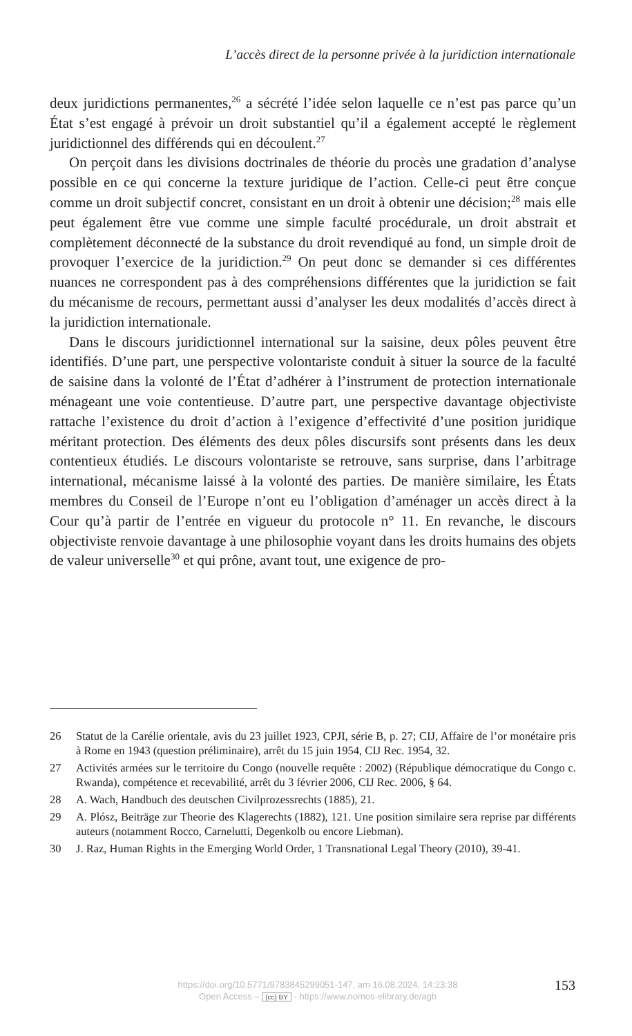L’accès direct de la personne privée à la juridiction internationale
deux juridictions permanentes,<sup>26</sup> a sécrété l’idée selon laquelle ce n’est pas parce qu’un État s’est engagé à prévoir un droit substantiel qu’il a également accepté le règlement juridictionnel des différends qui en découlent.<sup>27</sup>
On perçoit dans les divisions doctrinales de théorie du procès une gradation d’analyse possible en ce qui concerne la texture juridique de l’action. Celle-ci peut être conçue comme un droit subjectif concret, consistant en un droit à obtenir une décision;<sup>28</sup> mais elle peut également être vue comme une simple faculté procédurale, un droit abstrait et complètement déconnecté de la substance du droit revendiqué au fond, un simple droit de provoquer l’exercice de la juridiction.<sup>29</sup> On peut donc se demander si ces différentes nuances ne correspondent pas à des compréhensions différentes que la juridiction se fait du mécanisme de recours, permettant aussi d’analyser les deux modalités d’accès direct à la juridiction internationale.
Dans le discours juridictionnel international sur la saisine, deux pôles peuvent être identifiés. D’une part, une perspective volontariste conduit à situer la source de la faculté de saisine dans la volonté de l’État d’adhérer à l’instrument de protection internationale ménageant une voie contentieuse. D’autre part, une perspective davantage objectiviste rattache l’existence du droit d’action à l’exigence d’effectivité d’une position juridique méritant protection. Des éléments des deux pôles discursifs sont présents dans les deux contentieux étudiés. Le discours volontariste se retrouve, sans surprise, dans l’arbitrage international, mécanisme laissé à la volonté des parties. De manière similaire, les États membres du Conseil de l’Europe n’ont eu l’obligation d’aménager un accès direct à la Cour qu’à partir de l’entrée en vigueur du protocole n° 11. En revanche, le discours objectiviste renvoie davantage à une philosophie voyant dans les droits humains des objets de valeur universelle<sup>30</sup> et qui prône, avant tout, une exigence de pro-
26 Statut de la Carélie orientale, avis du 23 juillet 1923, CPJI, série B, p. 27; CIJ, Affaire de l’or monétaire pris à Rome en 1943 (question préliminaire), arrêt du 15 juin 1954, CIJ Rec. 1954, 32.
27 Activités armées sur le territoire du Congo (nouvelle requête : 2002) (République démocratique du Congo c. Rwanda), compétence et recevabilité, arrêt du 3 février 2006, CIJ Rec. 2006, § 64.
28 A. Wach, Handbuch des deutschen Civilprozessrechts (1885), 21.
29 A. Plósz, Beiträge zur Theorie des Klagerechts (1882), 121. Une position similaire sera reprise par différents auteurs (notamment Rocco, Carnelutti, Degenkolb ou encore Liebman).
30 J. Raz, Human Rights in the Emerging World Order, 1 Transnational Legal Theory (2010), 39-41.
https://doi.org/10.5771/9783845299051-147, am 16.08.2024, 14:23:38
Open Access – (cc) BY - https://www.nomos-elibrary.de/agb
153